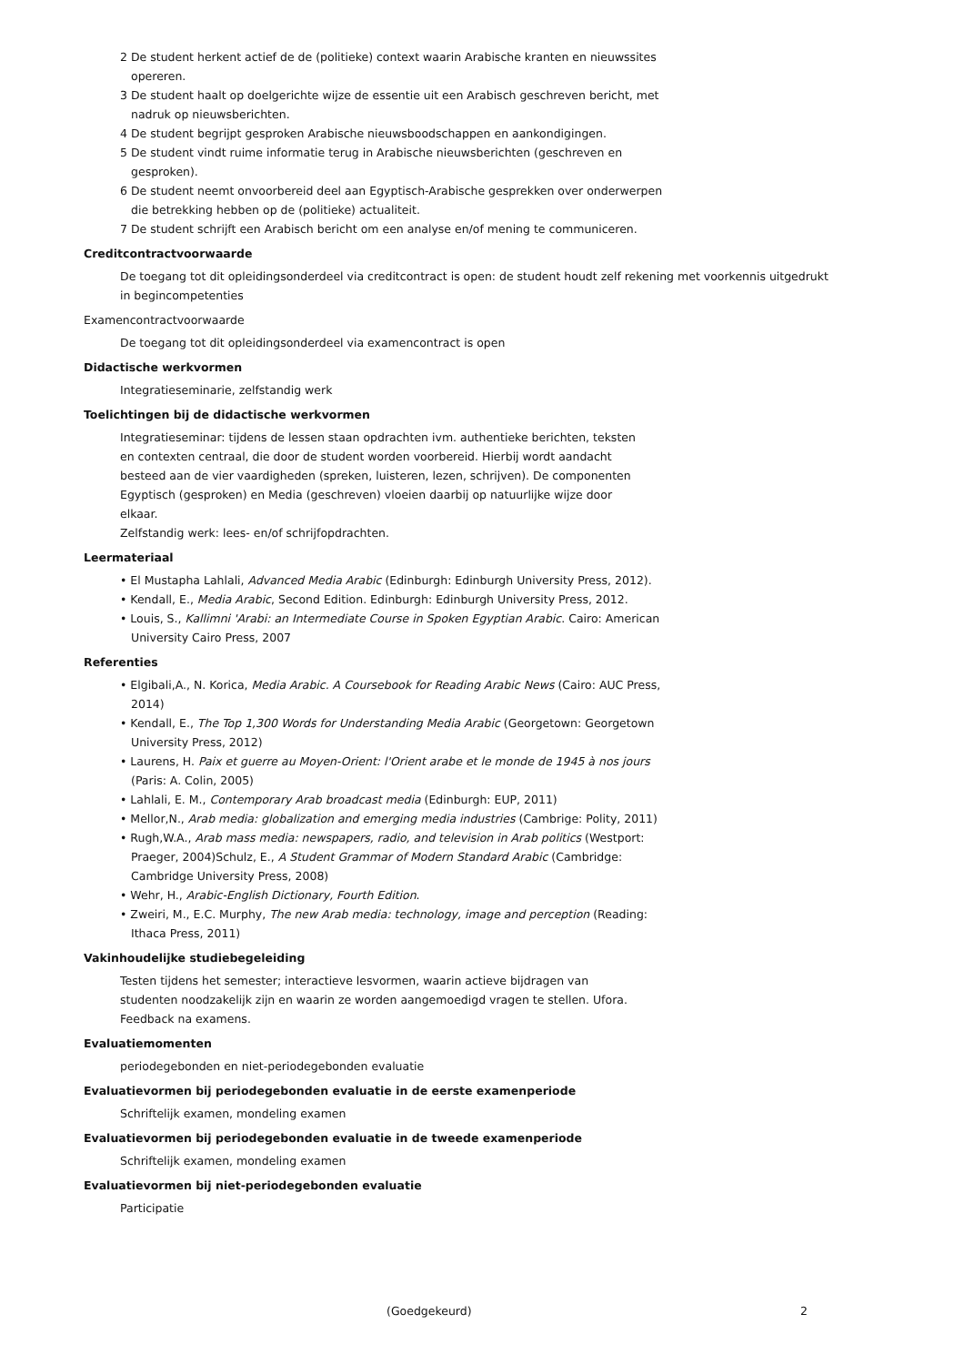2 De student herkent actief de de (politieke) context waarin Arabische kranten en nieuwssites opereren.
3 De student haalt op doelgerichte wijze de essentie uit een Arabisch geschreven bericht, met nadruk op nieuwsberichten.
4 De student begrijpt gesproken Arabische nieuwsboodschappen en aankondigingen.
5 De student vindt ruime informatie terug in Arabische nieuwsberichten (geschreven en gesproken).
6 De student neemt onvoorbereid deel aan Egyptisch-Arabische gesprekken over onderwerpen die betrekking hebben op de (politieke) actualiteit.
7 De student schrijft een Arabisch bericht om een analyse en/of mening te communiceren.
Creditcontractvoorwaarde
De toegang tot dit opleidingsonderdeel via creditcontract is open: de student houdt zelf rekening met voorkennis uitgedrukt in begincompetenties
Examencontractvoorwaarde
De toegang tot dit opleidingsonderdeel via examencontract is open
Didactische werkvormen
Integratieseminarie, zelfstandig werk
Toelichtingen bij de didactische werkvormen
Integratieseminar: tijdens de lessen staan opdrachten ivm. authentieke berichten, teksten en contexten centraal, die door de student worden voorbereid. Hierbij wordt aandacht besteed aan de vier vaardigheden (spreken, luisteren, lezen, schrijven). De componenten Egyptisch (gesproken) en Media (geschreven) vloeien daarbij op natuurlijke wijze door elkaar.
Zelfstandig werk: lees- en/of schrijfopdrachten.
Leermateriaal
• El Mustapha Lahlali, Advanced Media Arabic (Edinburgh: Edinburgh University Press, 2012).
• Kendall, E., Media Arabic, Second Edition. Edinburgh: Edinburgh University Press, 2012.
• Louis, S., Kallimni 'Arabi: an Intermediate Course in Spoken Egyptian Arabic. Cairo: American University Cairo Press, 2007
Referenties
• Elgibali,A., N. Korica, Media Arabic. A Coursebook for Reading Arabic News (Cairo: AUC Press, 2014)
• Kendall, E., The Top 1,300 Words for Understanding Media Arabic (Georgetown: Georgetown University Press, 2012)
• Laurens, H. Paix et guerre au Moyen-Orient: l'Orient arabe et le monde de 1945 à nos jours (Paris: A. Colin, 2005)
• Lahlali, E. M., Contemporary Arab broadcast media (Edinburgh: EUP, 2011)
• Mellor,N., Arab media: globalization and emerging media industries (Cambrige: Polity, 2011)
• Rugh,W.A., Arab mass media: newspapers, radio, and television in Arab politics (Westport: Praeger, 2004)Schulz, E., A Student Grammar of Modern Standard Arabic (Cambridge: Cambridge University Press, 2008)
• Wehr, H., Arabic-English Dictionary, Fourth Edition.
• Zweiri, M., E.C. Murphy, The new Arab media: technology, image and perception (Reading: Ithaca Press, 2011)
Vakinhoudelijke studiebegeleiding
Testen tijdens het semester; interactieve lesvormen, waarin actieve bijdragen van studenten noodzakelijk zijn en waarin ze worden aangemoedigd vragen te stellen. Ufora. Feedback na examens.
Evaluatiemomenten
periodegebonden en niet-periodegebonden evaluatie
Evaluatievormen bij periodegebonden evaluatie in de eerste examenperiode
Schriftelijk examen, mondeling examen
Evaluatievormen bij periodegebonden evaluatie in de tweede examenperiode
Schriftelijk examen, mondeling examen
Evaluatievormen bij niet-periodegebonden evaluatie
Participatie
(Goedgekeurd) 2